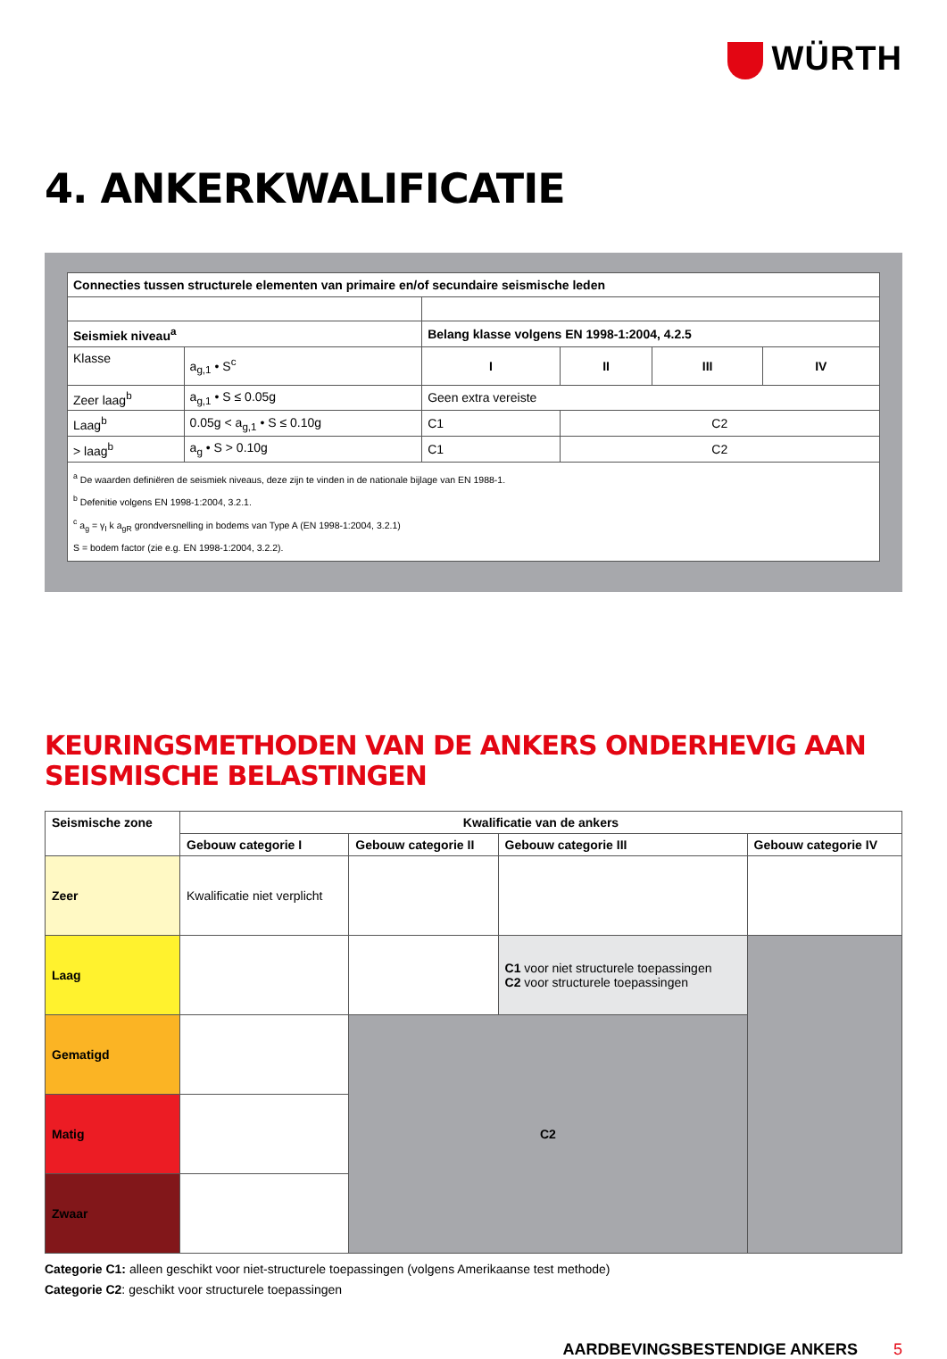WÜRTH
4. ANKERKWALIFICATIE
| Connecties tussen structurele elementen van primaire en/of secundaire seismische leden | | | | | |
| --- | --- | --- | --- | --- | --- |
| Seismiek niveau<sup>a</sup> | | Belang klasse volgens EN 1998-1:2004, 4.2.5 | | | |
| Klasse | a<sub>g,1</sub> • S<sup>c</sup> | I | II | III | IV |
| Zeer laag<sup>b</sup> | a<sub>g,1</sub> • S ≤ 0.05g | Geen extra vereiste | | | |
| Laag<sup>b</sup> | 0.05g < a<sub>g,1</sub> • S ≤ 0.10g | C1 | C2 | | |
| > laag<sup>b</sup> | a<sub>g</sub> • S > 0.10g | C1 | C2 | | |
| <sup>a</sup> De waarden definiëren de seismiek niveaus, deze zijn te vinden in de nationale bijlage van EN 1988-1. <sup>b</sup> Defenitie volgens EN 1998-1:2004, 3.2.1. <sup>c</sup> a<sub>g</sub> = γ<sub>I</sub> k a<sub>gR</sub> grondversnelling in bodems van Type A (EN 1998-1:2004, 3.2.1) S = bodem factor (zie e.g. EN 1998-1:2004, 3.2.2). | | | | | |
KEURINGSMETHODEN VAN DE ANKERS ONDERHEVIG AAN SEISMISCHE BELASTINGEN
| Seismische zone | Kwalificatie van de ankers | | | |
| --- | --- | --- | --- | --- |
| | Gebouw categorie I | Gebouw categorie II | Gebouw categorie III | Gebouw categorie IV |
| Zeer | Kwalificatie niet verplicht | | | |
| Laag | | | C1 voor niet structurele toepassingen C2 voor structurele toepassingen | |
| Gematigd | | C2 | | |
| Matig | | | | |
| Zwaar | | | | |
Categorie C1: alleen geschikt voor niet-structurele toepassingen (volgens Amerikaanse test methode)
Categorie C2: geschikt voor structurele toepassingen
AARDBEVINGSBESTENDIGE ANKERS 5